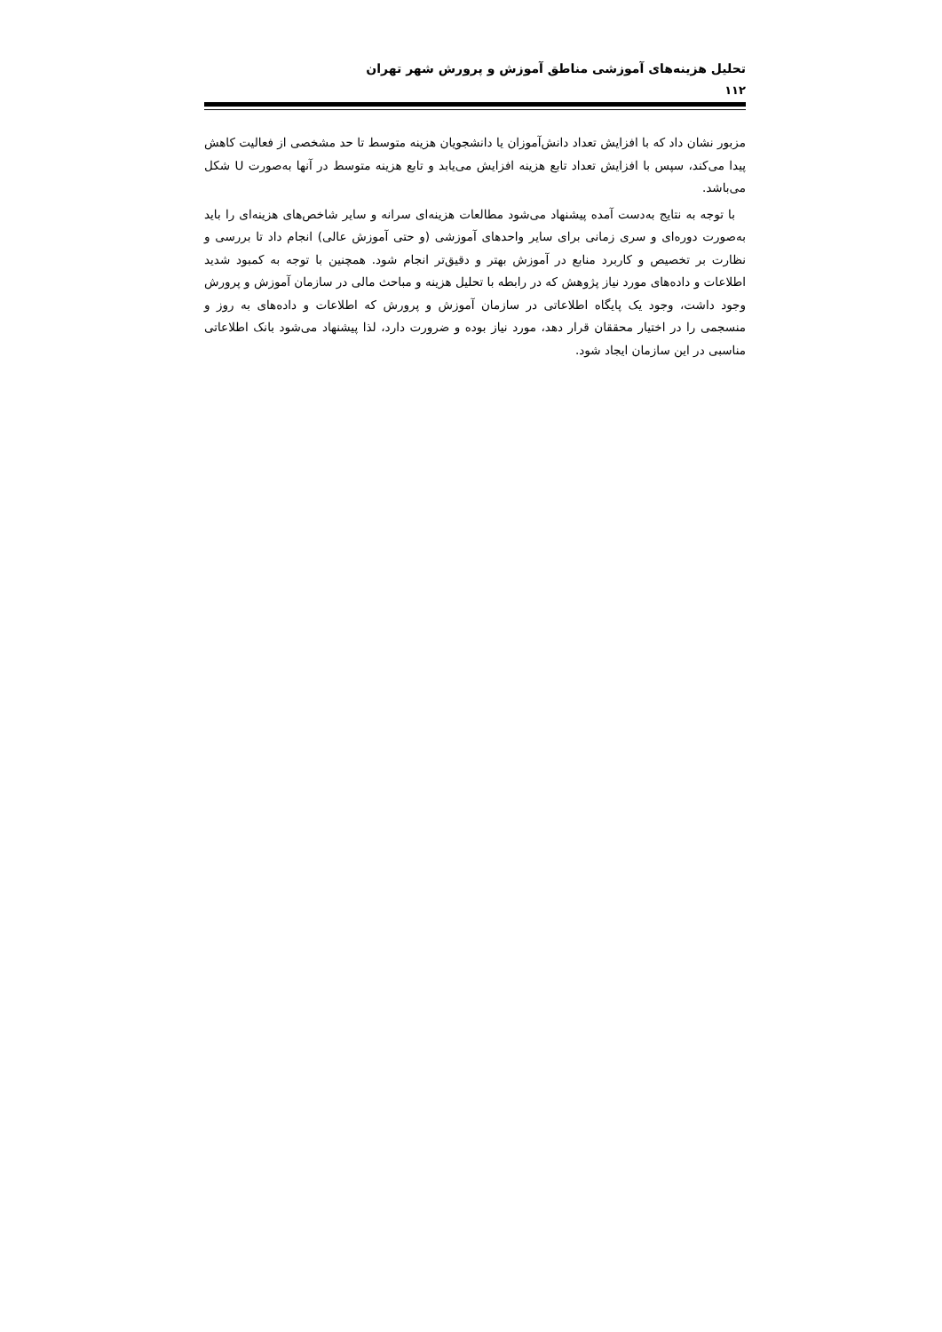تحلیل هزینه‌های آموزشی مناطق آموزش و پرورش شهر تهران
۱۱۲
مزبور نشان داد که با افزایش تعداد دانش‌آموزان یا دانشجویان هزینه متوسط تا حد مشخصی از فعالیت کاهش پیدا می‌کند، سپس با افزایش تعداد تابع هزینه افزایش می‌یابد و تابع هزینه متوسط در آنها به‌صورت U شکل می‌باشد.
با توجه به نتایج به‌دست آمده پیشنهاد می‌شود مطالعات هزینه‌ای سرانه و سایر شاخص‌های هزینه‌ای را باید به‌صورت دوره‌ای و سری زمانی برای سایر واحدهای آموزشی (و حتی آموزش عالی) انجام داد تا بررسی و نظارت بر تخصیص و کاربرد منابع در آموزش بهتر و دقیق‌تر انجام شود. همچنین با توجه به کمبود شدید اطلاعات و داده‌های مورد نیاز پژوهش که در رابطه با تحلیل هزینه و مباحث مالی در سازمان آموزش و پرورش وجود داشت، وجود یک پایگاه اطلاعاتی در سازمان آموزش و پرورش که اطلاعات و داده‌های به روز و منسجمی را در اختیار محققان قرار دهد، مورد نیاز بوده و ضرورت دارد، لذا پیشنهاد می‌شود بانک اطلاعاتی مناسبی در این سازمان ایجاد شود.